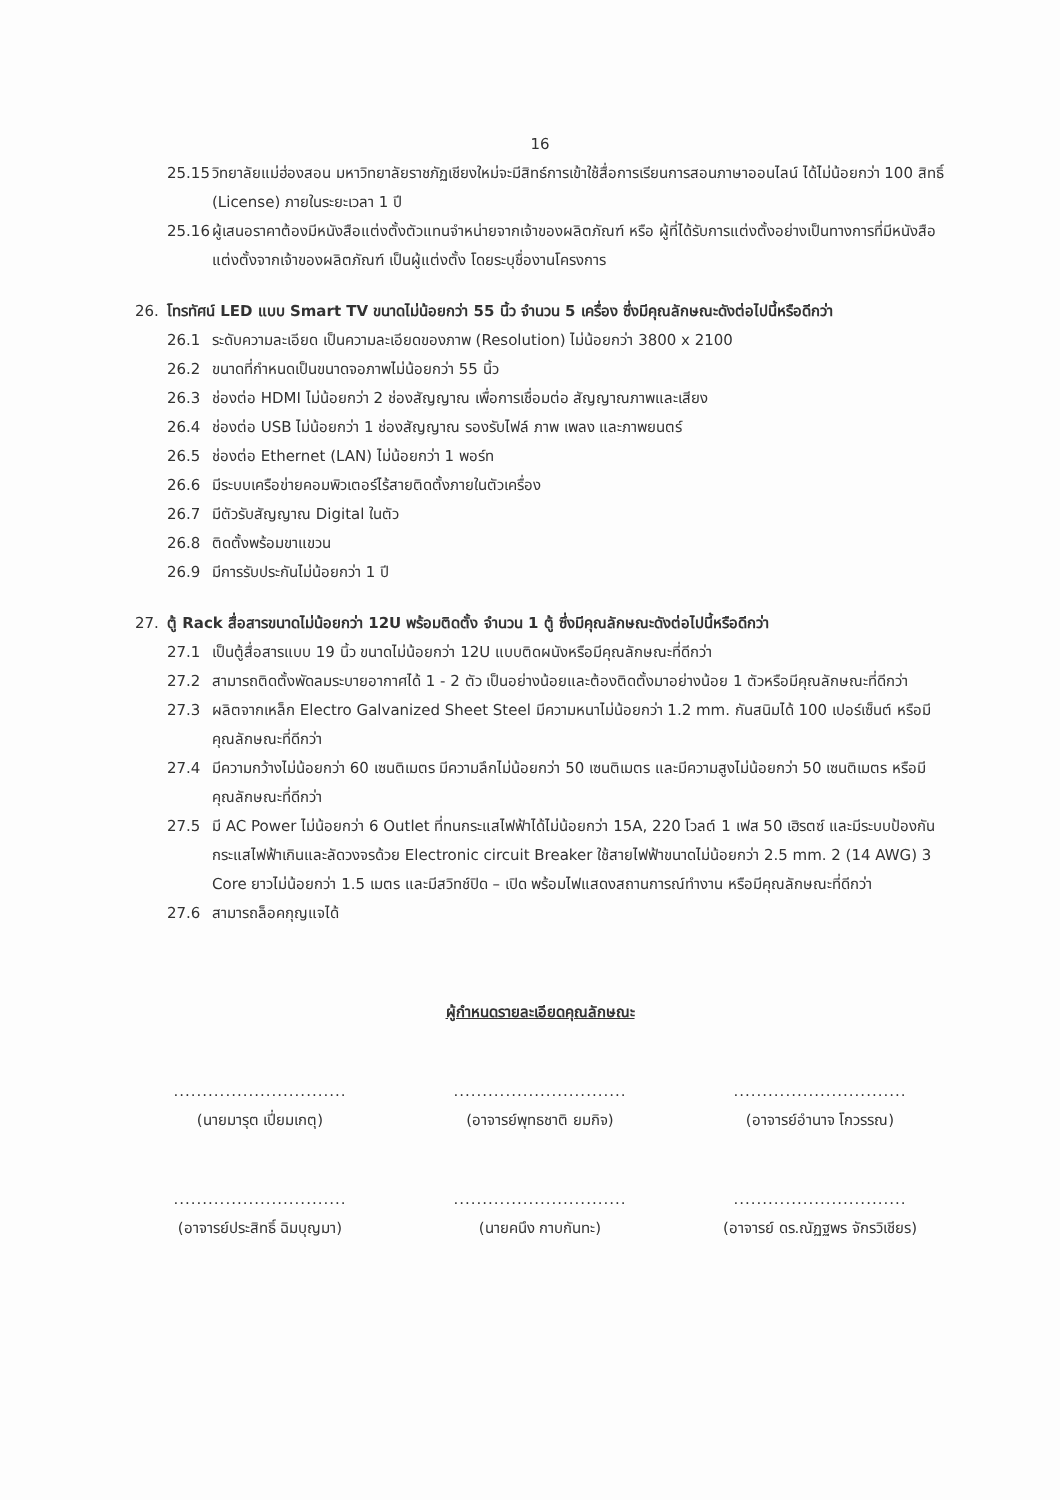16
25.15 วิทยาลัยแม่ฮ่องสอน มหาวิทยาลัยราชภัฏเชียงใหม่จะมีสิทธ์การเข้าใช้สื่อการเรียนการสอนภาษาออนไลน์ ได้ไม่น้อยกว่า 100 สิทธิ์ (License) ภายในระยะเวลา 1 ปี
25.16 ผู้เสนอราคาต้องมีหนังสือแต่งตั้งตัวแทนจำหน่ายจากเจ้าของผลิตภัณฑ์ หรือ ผู้ที่ได้รับการแต่งตั้งอย่างเป็นทางการที่มีหนังสือแต่งตั้งจากเจ้าของผลิตภัณฑ์ เป็นผู้แต่งตั้ง โดยระบุชื่องานโครงการ
26. โทรทัศน์ LED แบบ Smart TV ขนาดไม่น้อยกว่า 55 นิ้ว จำนวน 5 เครื่อง ซึ่งมีคุณลักษณะดังต่อไปนี้หรือดีกว่า
26.1 ระดับความละเอียด เป็นความละเอียดของภาพ (Resolution) ไม่น้อยกว่า 3800 x 2100
26.2 ขนาดที่กำหนดเป็นขนาดจอภาพไม่น้อยกว่า 55 นิ้ว
26.3 ช่องต่อ HDMI ไม่น้อยกว่า 2 ช่องสัญญาณ เพื่อการเชื่อมต่อ สัญญาณภาพและเสียง
26.4 ช่องต่อ USB ไม่น้อยกว่า 1 ช่องสัญญาณ รองรับไฟล์ ภาพ เพลง และภาพยนตร์
26.5 ช่องต่อ Ethernet (LAN) ไม่น้อยกว่า 1 พอร์ท
26.6 มีระบบเครือข่ายคอมพิวเตอร์ไร้สายติดตั้งภายในตัวเครื่อง
26.7 มีตัวรับสัญญาณ Digital ในตัว
26.8 ติดตั้งพร้อมขาแขวน
26.9 มีการรับประกันไม่น้อยกว่า 1 ปี
27. ตู้ Rack สื่อสารขนาดไม่น้อยกว่า 12U พร้อมติดตั้ง จำนวน 1 ตู้ ซึ่งมีคุณลักษณะดังต่อไปนี้หรือดีกว่า
27.1 เป็นตู้สื่อสารแบบ 19 นิ้ว ขนาดไม่น้อยกว่า 12U แบบติดผนังหรือมีคุณลักษณะที่ดีกว่า
27.2 สามารถติดตั้งพัดลมระบายอากาศได้ 1 - 2 ตัว เป็นอย่างน้อยและต้องติดตั้งมาอย่างน้อย 1 ตัวหรือมีคุณลักษณะที่ดีกว่า
27.3 ผลิตจากเหล็ก Electro Galvanized Sheet Steel มีความหนาไม่น้อยกว่า 1.2 mm. กันสนิมได้ 100 เปอร์เซ็นต์ หรือมีคุณลักษณะที่ดีกว่า
27.4 มีความกว้างไม่น้อยกว่า 60 เซนติเมตร มีความลึกไม่น้อยกว่า 50 เซนติเมตร และมีความสูงไม่น้อยกว่า 50 เซนติเมตร หรือมีคุณลักษณะที่ดีกว่า
27.5 มี AC Power ไม่น้อยกว่า 6 Outlet ที่ทนกระแสไฟฟ้าได้ไม่น้อยกว่า 15A, 220 โวลต์ 1 เฟส 50 เฮิรตซ์ และมีระบบป้องกันกระแสไฟฟ้าเกินและลัดวงจรด้วย Electronic circuit Breaker ใช้สายไฟฟ้าขนาดไม่น้อยกว่า 2.5 mm. 2 (14 AWG) 3 Core ยาวไม่น้อยกว่า 1.5 เมตร และมีสวิทช์ปิด – เปิด พร้อมไฟแสดงสถานการณ์ทำงาน หรือมีคุณลักษณะที่ดีกว่า
27.6 สามารถล็อคกุญแจได้
ผู้กำหนดรายละเอียดคุณลักษณะ
..............................
(นายมารุต เปี่ยมเกตุ)
..............................
(อาจารย์พุทธชาติ ยมกิจ)
..............................
(อาจารย์อำนาจ โกวรรณ)
..............................
(อาจารย์ประสิทธิ์ ฉิมบุญมา)
..............................
(นายคนึง กาบกันทะ)
..............................
(อาจารย์ ดร.ณัฏฐพร จักรวิเชียร)